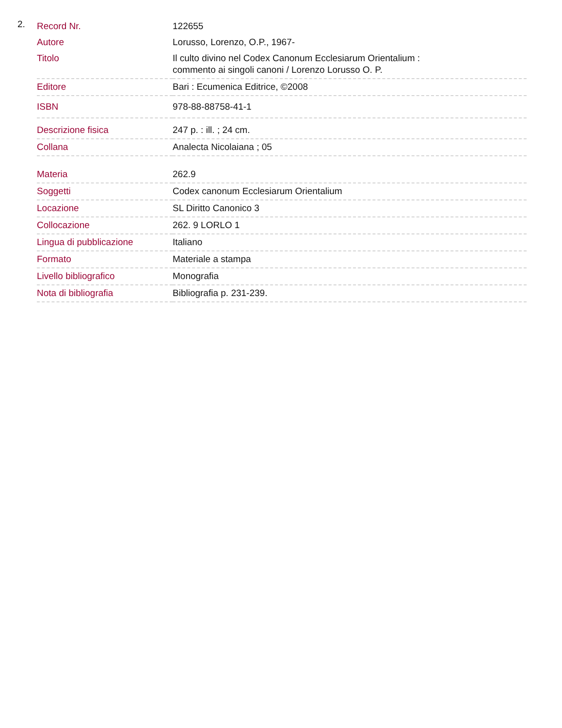2.
| Record Nr. | 122655 |
| Autore | Lorusso, Lorenzo, O.P., 1967- |
| Titolo | Il culto divino nel Codex Canonum Ecclesiarum Orientalium : commento ai singoli canoni / Lorenzo Lorusso O. P. |
| Editore | Bari : Ecumenica Editrice, ©2008 |
| ISBN | 978-88-88758-41-1 |
| Descrizione fisica | 247 p. : ill. ; 24 cm. |
| Collana | Analecta Nicolaiana ; 05 |
| Materia | 262.9 |
| Soggetti | Codex canonum Ecclesiarum Orientalium |
| Locazione | SL Diritto Canonico 3 |
| Collocazione | 262. 9 LORLO 1 |
| Lingua di pubblicazione | Italiano |
| Formato | Materiale a stampa |
| Livello bibliografico | Monografia |
| Nota di bibliografia | Bibliografia p. 231-239. |